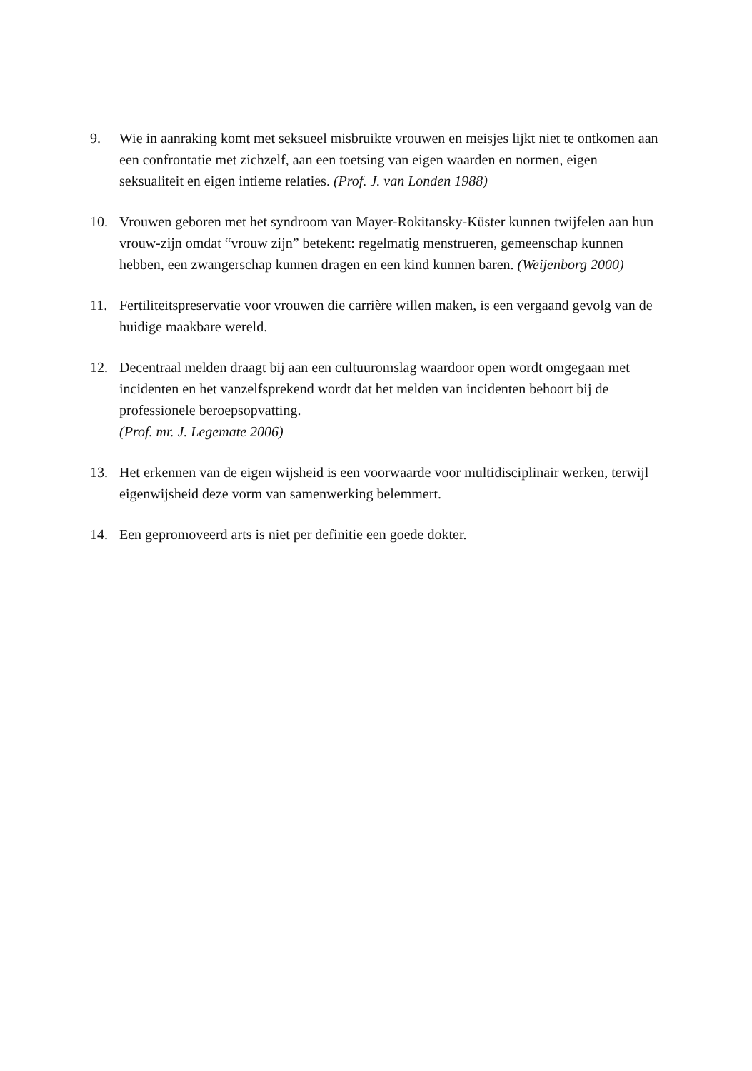9. Wie in aanraking komt met seksueel misbruikte vrouwen en meisjes lijkt niet te ontkomen aan een confrontatie met zichzelf, aan een toetsing van eigen waarden en normen, eigen seksualiteit en eigen intieme relaties. (Prof. J. van Londen 1988)
10. Vrouwen geboren met het syndroom van Mayer-Rokitansky-Küster kunnen twijfelen aan hun vrouw-zijn omdat “vrouw zijn” betekent: regelmatig menstrueren, gemeenschap kunnen hebben, een zwangerschap kunnen dragen en een kind kunnen baren. (Weijenborg 2000)
11. Fertiliteitspreservatie voor vrouwen die carrière willen maken, is een vergaand gevolg van de huidige maakbare wereld.
12. Decentraal melden draagt bij aan een cultuuromslag waardoor open wordt omgegaan met incidenten en het vanzelfsprekend wordt dat het melden van incidenten behoort bij de professionele beroepsopvatting.
(Prof. mr. J. Legemate 2006)
13. Het erkennen van de eigen wijsheid is een voorwaarde voor multidisciplinair werken, terwijl eigenwijsheid deze vorm van samenwerking belemmert.
14. Een gepromoveerd arts is niet per definitie een goede dokter.